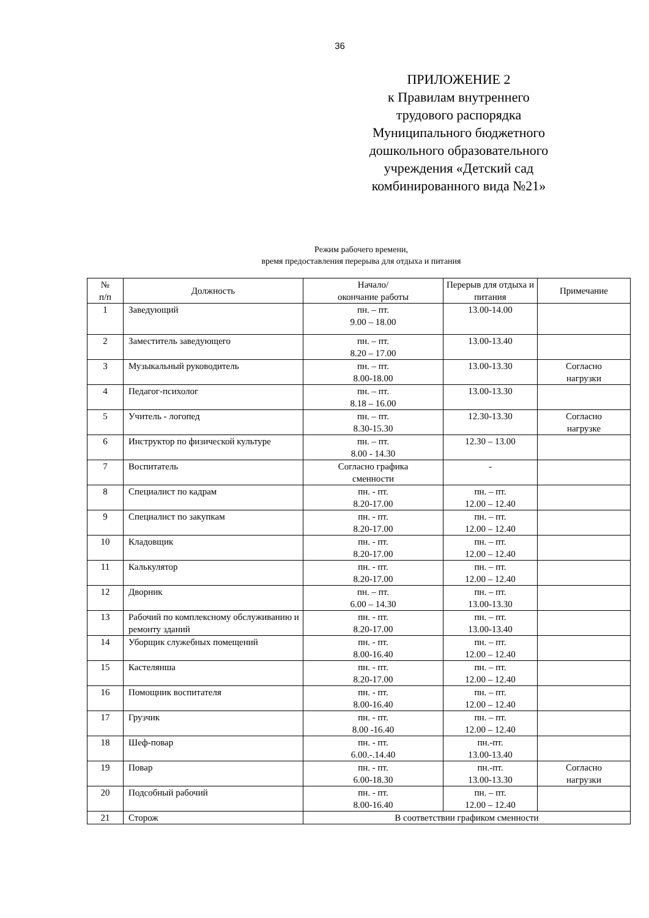36
ПРИЛОЖЕНИЕ 2
к Правилам внутреннего трудового распорядка Муниципального бюджетного дошкольного образовательного учреждения «Детский сад комбинированного вида №21»
Режим рабочего времени,
время предоставления перерыва для отдыха и питания
| № п/п | Должность | Начало/ окончание работы | Перерыв для отдыха и питания | Примечание |
| --- | --- | --- | --- | --- |
| 1 | Заведующий | пн. – пт. 9.00 – 18.00 | 13.00-14.00 | |
| 2 | Заместитель заведующего | пн. – пт. 8.20 – 17.00 | 13.00-13.40 | |
| 3 | Музыкальный руководитель | пн. – пт. 8.00-18.00 | 13.00-13.30 | Согласно нагрузки |
| 4 | Педагог-психолог | пн. – пт. 8.18 – 16.00 | 13.00-13.30 | |
| 5 | Учитель - логопед | пн. – пт. 8.30-15.30 | 12.30-13.30 | Согласно нагрузке |
| 6 | Инструктор по физической культуре | пн. – пт. 8.00 - 14.30 | 12.30 – 13.00 | |
| 7 | Воспитатель | Согласно графика сменности | - | |
| 8 | Специалист по кадрам | пн. - пт. 8.20-17.00 | пн. – пт. 12.00 – 12.40 | |
| 9 | Специалист по закупкам | пн. - пт. 8.20-17.00 | пн. – пт. 12.00 – 12.40 | |
| 10 | Кладовщик | пн. - пт. 8.20-17.00 | пн. – пт. 12.00 – 12.40 | |
| 11 | Калькулятор | пн. - пт. 8.20-17.00 | пн. – пт. 12.00 – 12.40 | |
| 12 | Дворник | пн. – пт. 6.00 – 14.30 | пн. – пт. 13.00-13.30 | |
| 13 | Рабочий по комплексному обслуживанию и ремонту зданий | пн. - пт. 8.20-17.00 | пн. – пт. 13.00-13.40 | |
| 14 | Уборщик служебных помещений | пн. - пт. 8.00-16.40 | пн. – пт. 12.00 – 12.40 | |
| 15 | Кастелянша | пн. - пт. 8.20-17.00 | пн. – пт. 12.00 – 12.40 | |
| 16 | Помощник воспитателя | пн. - пт. 8.00-16.40 | пн. – пт. 12.00 – 12.40 | |
| 17 | Грузчик | пн. - пт. 8.00 -16.40 | пн. – пт. 12.00 – 12.40 | |
| 18 | Шеф-повар | пн. - пт. 6.00.-.14.40 | пн.-пт. 13.00-13.40 | |
| 19 | Повар | пн. - пт. 6.00-18.30 | пн.-пт. 13.00-13.30 | Согласно нагрузки |
| 20 | Подсобный рабочий | пн. - пт. 8.00-16.40 | пн. – пт. 12.00 – 12.40 | |
| 21 | Сторож | В соответствии графиком сменности | | |